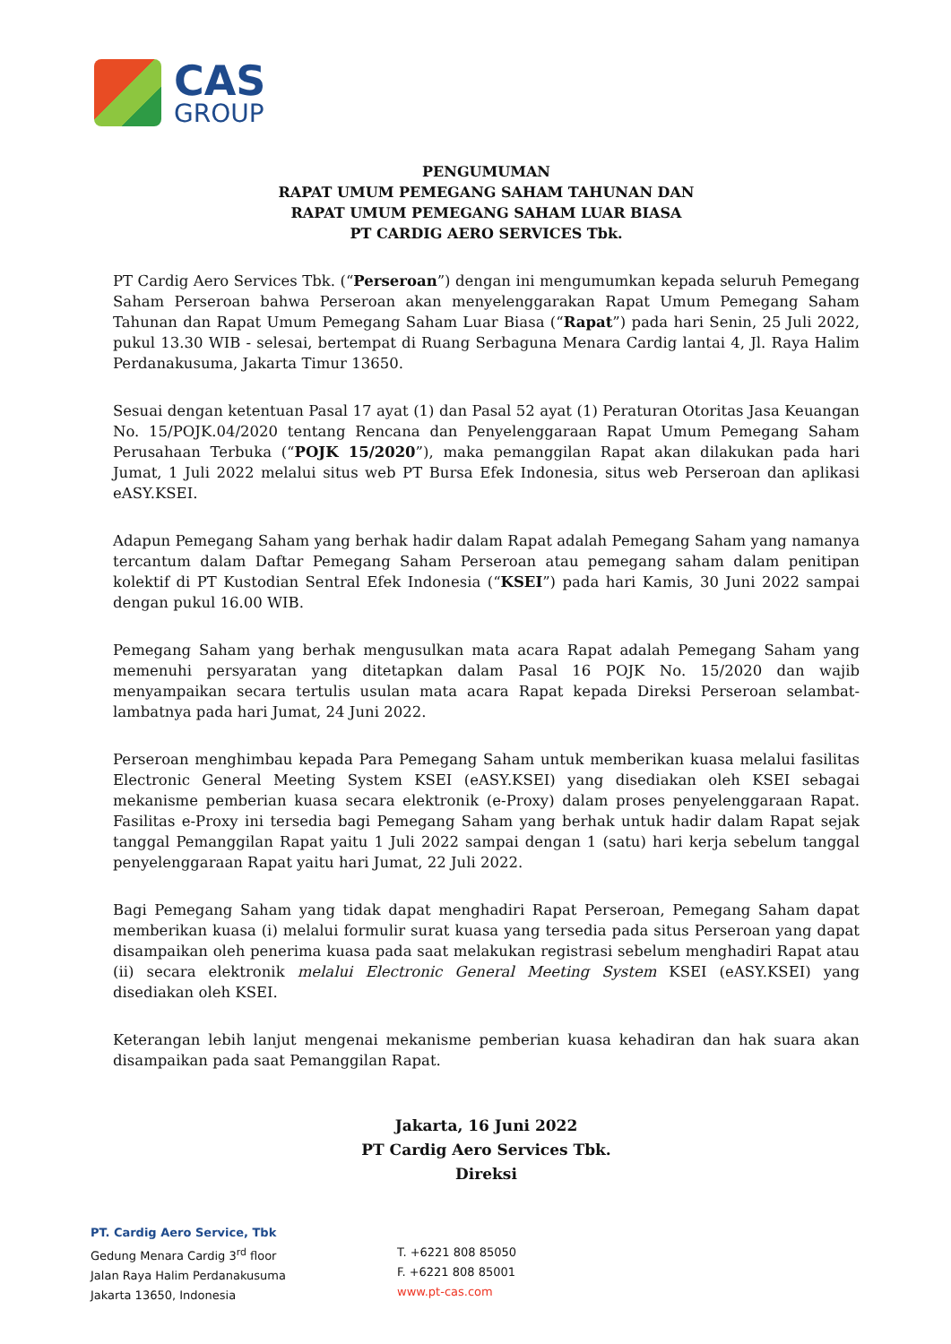CAS
GROUP
PENGUMUMAN
RAPAT UMUM PEMEGANG SAHAM TAHUNAN DAN
RAPAT UMUM PEMEGANG SAHAM LUAR BIASA
PT CARDIG AERO SERVICES Tbk.
PT Cardig Aero Services Tbk. (“Perseroan”) dengan ini mengumumkan kepada seluruh Pemegang Saham Perseroan bahwa Perseroan akan menyelenggarakan Rapat Umum Pemegang Saham Tahunan dan Rapat Umum Pemegang Saham Luar Biasa (“Rapat”) pada hari Senin, 25 Juli 2022, pukul 13.30 WIB - selesai, bertempat di Ruang Serbaguna Menara Cardig lantai 4, Jl. Raya Halim Perdanakusuma, Jakarta Timur 13650.
Sesuai dengan ketentuan Pasal 17 ayat (1) dan Pasal 52 ayat (1) Peraturan Otoritas Jasa Keuangan No. 15/POJK.04/2020 tentang Rencana dan Penyelenggaraan Rapat Umum Pemegang Saham Perusahaan Terbuka (“POJK 15/2020”), maka pemanggilan Rapat akan dilakukan pada hari Jumat, 1 Juli 2022 melalui situs web PT Bursa Efek Indonesia, situs web Perseroan dan aplikasi eASY.KSEI.
Adapun Pemegang Saham yang berhak hadir dalam Rapat adalah Pemegang Saham yang namanya tercantum dalam Daftar Pemegang Saham Perseroan atau pemegang saham dalam penitipan kolektif di PT Kustodian Sentral Efek Indonesia (“KSEI”) pada hari Kamis, 30 Juni 2022 sampai dengan pukul 16.00 WIB.
Pemegang Saham yang berhak mengusulkan mata acara Rapat adalah Pemegang Saham yang memenuhi persyaratan yang ditetapkan dalam Pasal 16 POJK No. 15/2020 dan wajib menyampaikan secara tertulis usulan mata acara Rapat kepada Direksi Perseroan selambat-lambatnya pada hari Jumat, 24 Juni 2022.
Perseroan menghimbau kepada Para Pemegang Saham untuk memberikan kuasa melalui fasilitas Electronic General Meeting System KSEI (eASY.KSEI) yang disediakan oleh KSEI sebagai mekanisme pemberian kuasa secara elektronik (e-Proxy) dalam proses penyelenggaraan Rapat. Fasilitas e-Proxy ini tersedia bagi Pemegang Saham yang berhak untuk hadir dalam Rapat sejak tanggal Pemanggilan Rapat yaitu 1 Juli 2022 sampai dengan 1 (satu) hari kerja sebelum tanggal penyelenggaraan Rapat yaitu hari Jumat, 22 Juli 2022.
Bagi Pemegang Saham yang tidak dapat menghadiri Rapat Perseroan, Pemegang Saham dapat memberikan kuasa (i) melalui formulir surat kuasa yang tersedia pada situs Perseroan yang dapat disampaikan oleh penerima kuasa pada saat melakukan registrasi sebelum menghadiri Rapat atau (ii) secara elektronik melalui Electronic General Meeting System KSEI (eASY.KSEI) yang disediakan oleh KSEI.
Keterangan lebih lanjut mengenai mekanisme pemberian kuasa kehadiran dan hak suara akan disampaikan pada saat Pemanggilan Rapat.
Jakarta, 16 Juni 2022
PT Cardig Aero Services Tbk.
Direksi
PT. Cardig Aero Service, Tbk
Gedung Menara Cardig 3<sup>rd</sup> floor
Jalan Raya Halim Perdanakusuma
Jakarta 13650, Indonesia
T. +6221 808 85050
F. +6221 808 85001
www.pt-cas.com